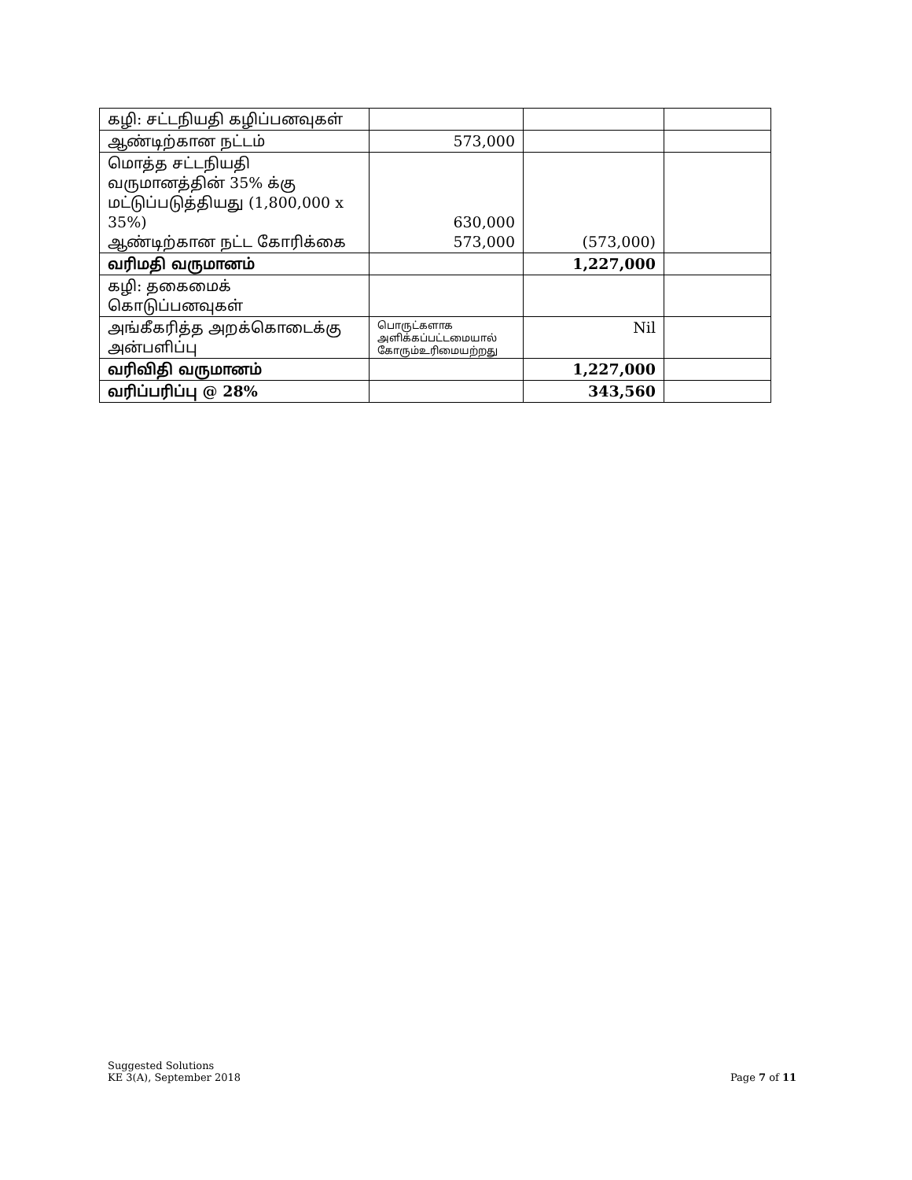| கழி: சட்டநியதி கழிப்பனவுகள் | | | |
| ஆண்டிற்கான நட்டம் | 573,000 | | |
| மொத்த சட்டநியதி வருமானத்தின் 35% க்கு மட்டுப்படுத்தியது (1,800,000 x 35%) ஆண்டிற்கான நட்ட கோரிக்கை | 630,000 573,000 | (573,000) | |
| வரிமதி வருமானம் | | 1,227,000 | |
| கழி: தகைமைக் கொடுப்பனவுகள் | | | |
| அங்கீகரித்த அறக்கொடைக்கு அன்பளிப்பு | பொருட்களாக அளிக்கப்பட்டமையால் கோரும்உரிமையற்றது | Nil | |
| வரிவிதி வருமானம் | | 1,227,000 | |
| வரிப்பரிப்பு @ 28% | | 343,560 | |
Suggested Solutions
KE 3(A), September 2018
Page 7 of 11